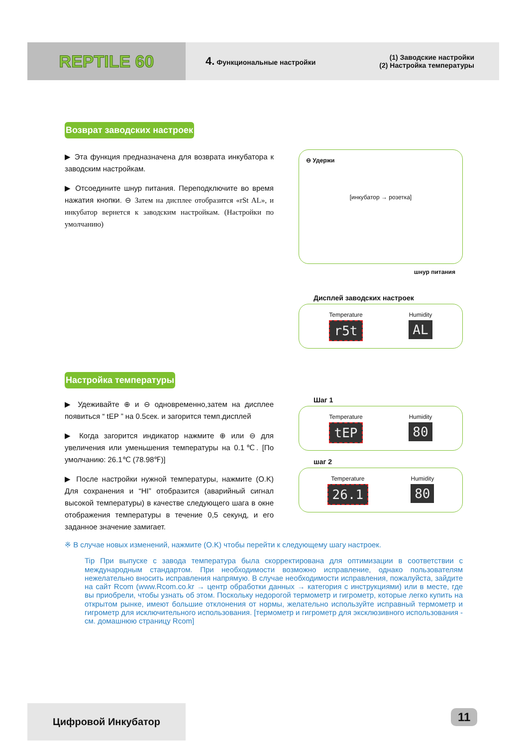REPTILE 60
4. Функциональные настройки (1) Заводские настройки
(2) Настройка температуры
Возврат заводских настроек
⊖ Удержи
[инкубатор → розетка]
шнур питания
Дисплей заводских настроек
Temperature
r5t
Humidity
AL
▶ Эта функция предназначена для возврата инкубатора к заводским настройкам.
▶ Отсоедините шнур питания. Переподключите во время нажатия кнопки. ⊖ Затем на дисплее отобразится «rSt AL», и инкубатор вернется к заводским настройкам. (Настройки по умолчанию)
Настройка температуры
Шаг 1
Temperature
tEP
Humidity
80
шаг 2
Temperature
26.1
Humidity
80
▶ Удеживайте ⊕ и ⊖ одновременно,затем на дисплее появиться “ tEP ” на 0.5сек. и загорится темп.дисплей
▶ Когда загорится индикатор нажмите ⊕ или ⊖ для увеличения или уменьшения температуры на 0.1℃. [По умолчанию: 26.1℃ (78.98℉)]
▶ После настройки нужной температуры, нажмите (O.K) Для сохранения и “HI” отобразится (аварийный сигнал высокой температуры) в качестве следующего шага в окне отображения температуры в течение 0,5 секунд, и его заданное значение замигает.
※ В случае новых изменений, нажмите (O.K) чтобы перейти к следующему шагу настроек.
Tip При выпуске с завода температура была скорректирована для оптимизации в соответствии с международным стандартом. При необходимости возможно исправление, однако пользователям нежелательно вносить исправления напрямую. В случае необходимости исправления, пожалуйста, зайдите на сайт Rcom (www.Rcom.co.kr → центр обработки данных → категория с инструкциями) или в месте, где вы приобрели, чтобы узнать об этом. Поскольку недорогой термометр и гигрометр, которые легко купить на открытом рынке, имеют большие отклонения от нормы, желательно используйте исправный термометр и гигрометр для исключительного использования. [термометр и гигрометр для эксклюзивного использования - см. домашнюю страницу Rcom]
Цифровой Инкубатор 11